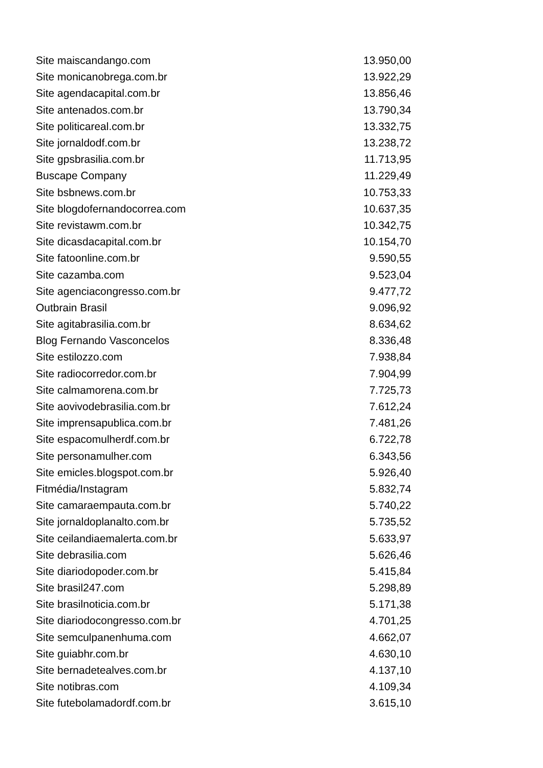| Site maiscandango.com | 13.950,00 |
| Site monicanobrega.com.br | 13.922,29 |
| Site agendacapital.com.br | 13.856,46 |
| Site antenados.com.br | 13.790,34 |
| Site politicareal.com.br | 13.332,75 |
| Site jornaldodf.com.br | 13.238,72 |
| Site gpsbrasilia.com.br | 11.713,95 |
| Buscape Company | 11.229,49 |
| Site bsbnews.com.br | 10.753,33 |
| Site blogdofernandocorrea.com | 10.637,35 |
| Site revistawm.com.br | 10.342,75 |
| Site dicasdacapital.com.br | 10.154,70 |
| Site fatoonline.com.br | 9.590,55 |
| Site cazamba.com | 9.523,04 |
| Site agenciacongresso.com.br | 9.477,72 |
| Outbrain Brasil | 9.096,92 |
| Site agitabrasilia.com.br | 8.634,62 |
| Blog Fernando Vasconcelos | 8.336,48 |
| Site estilozzo.com | 7.938,84 |
| Site radiocorredor.com.br | 7.904,99 |
| Site calmamorena.com.br | 7.725,73 |
| Site aovivodebrasilia.com.br | 7.612,24 |
| Site imprensapublica.com.br | 7.481,26 |
| Site espacomulherdf.com.br | 6.722,78 |
| Site personamulher.com | 6.343,56 |
| Site emicles.blogspot.com.br | 5.926,40 |
| Fitmédia/Instagram | 5.832,74 |
| Site camaraempauta.com.br | 5.740,22 |
| Site jornaldoplanalto.com.br | 5.735,52 |
| Site ceilandiaemalerta.com.br | 5.633,97 |
| Site debrasilia.com | 5.626,46 |
| Site diariodopoder.com.br | 5.415,84 |
| Site brasil247.com | 5.298,89 |
| Site brasilnoticia.com.br | 5.171,38 |
| Site diariodocongresso.com.br | 4.701,25 |
| Site semculpanenhuma.com | 4.662,07 |
| Site guiabhr.com.br | 4.630,10 |
| Site bernadetealves.com.br | 4.137,10 |
| Site notibras.com | 4.109,34 |
| Site futebolamadordf.com.br | 3.615,10 |